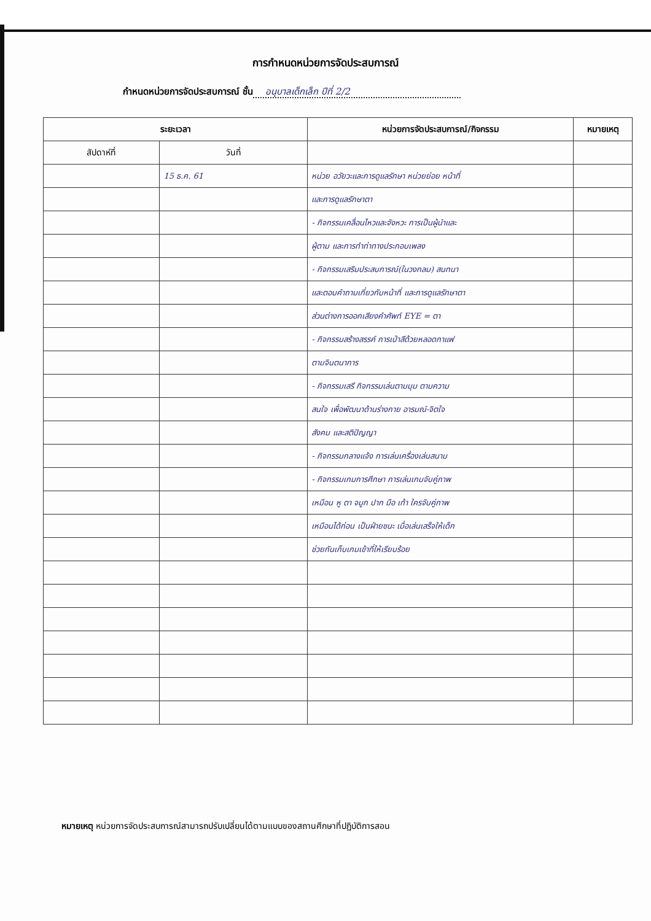การกำหนดหน่วยการจัดประสบการณ์
กำหนดหน่วยการจัดประสบการณ์ ชั้น อนุบาลเด็กเล็ก ปีที่ 2/2
| ระยะเวลา | | หน่วยการจัดประสบการณ์/กิจกรรม | หมายเหตุ |
| --- | --- | --- | --- |
| สัปดาห์ที่ | วันที่ | | |
| | 15 ธ.ค. 61 | หน่วย อวัยวะและการดูแลรักษา หน่วยย่อย หน้าที่ | |
| | | และการดูแลรักษาตา | |
| | | - กิจกรรมเคลื่อนไหวและจังหวะ การเป็นผู้นำและ | |
| | | ผู้ตาม และการทำท่าทางประกอบเพลง | |
| | | - กิจกรรมเสริมประสบการณ์(ในวงกลม) สนทนา | |
| | | และตอบคำถามเกี่ยวกับหน้าที่ และการดูแลรักษาตา | |
| | | ส่วนต่างการออกเสียงคำศัพท์ EYE = ตา | |
| | | - กิจกรรมสร้างสรรค์ การเป่าสีด้วยหลอดกาแฟ | |
| | | ตามจินตนาการ | |
| | | - กิจกรรมเสรี กิจกรรมเล่นตามมุม ตามความ | |
| | | สนใจ เพื่อพัฒนาด้านร่างกาย อารมณ์-จิตใจ | |
| | | สังคม และสติปัญญา | |
| | | - กิจกรรมกลางแจ้ง การเล่นเครื่องเล่นสนาม | |
| | | - กิจกรรมเกมการศึกษา การเล่นเกมจับคู่ภาพ | |
| | | เหมือน หู ตา จมูก ปาก มือ เท้า ใครจับคู่ภาพ | |
| | | เหมือนได้ก่อน เป็นฝ่ายชนะ เมื่อเล่นเสร็จให้เด็ก | |
| | | ช่วยกันเก็บเกมเข้าที่ให้เรียบร้อย | |
หมายเหตุ หน่วยการจัดประสบการณ์สามารถปรับเปลี่ยนได้ตามแบบของสถานศึกษาที่ปฏิบัติการสอน